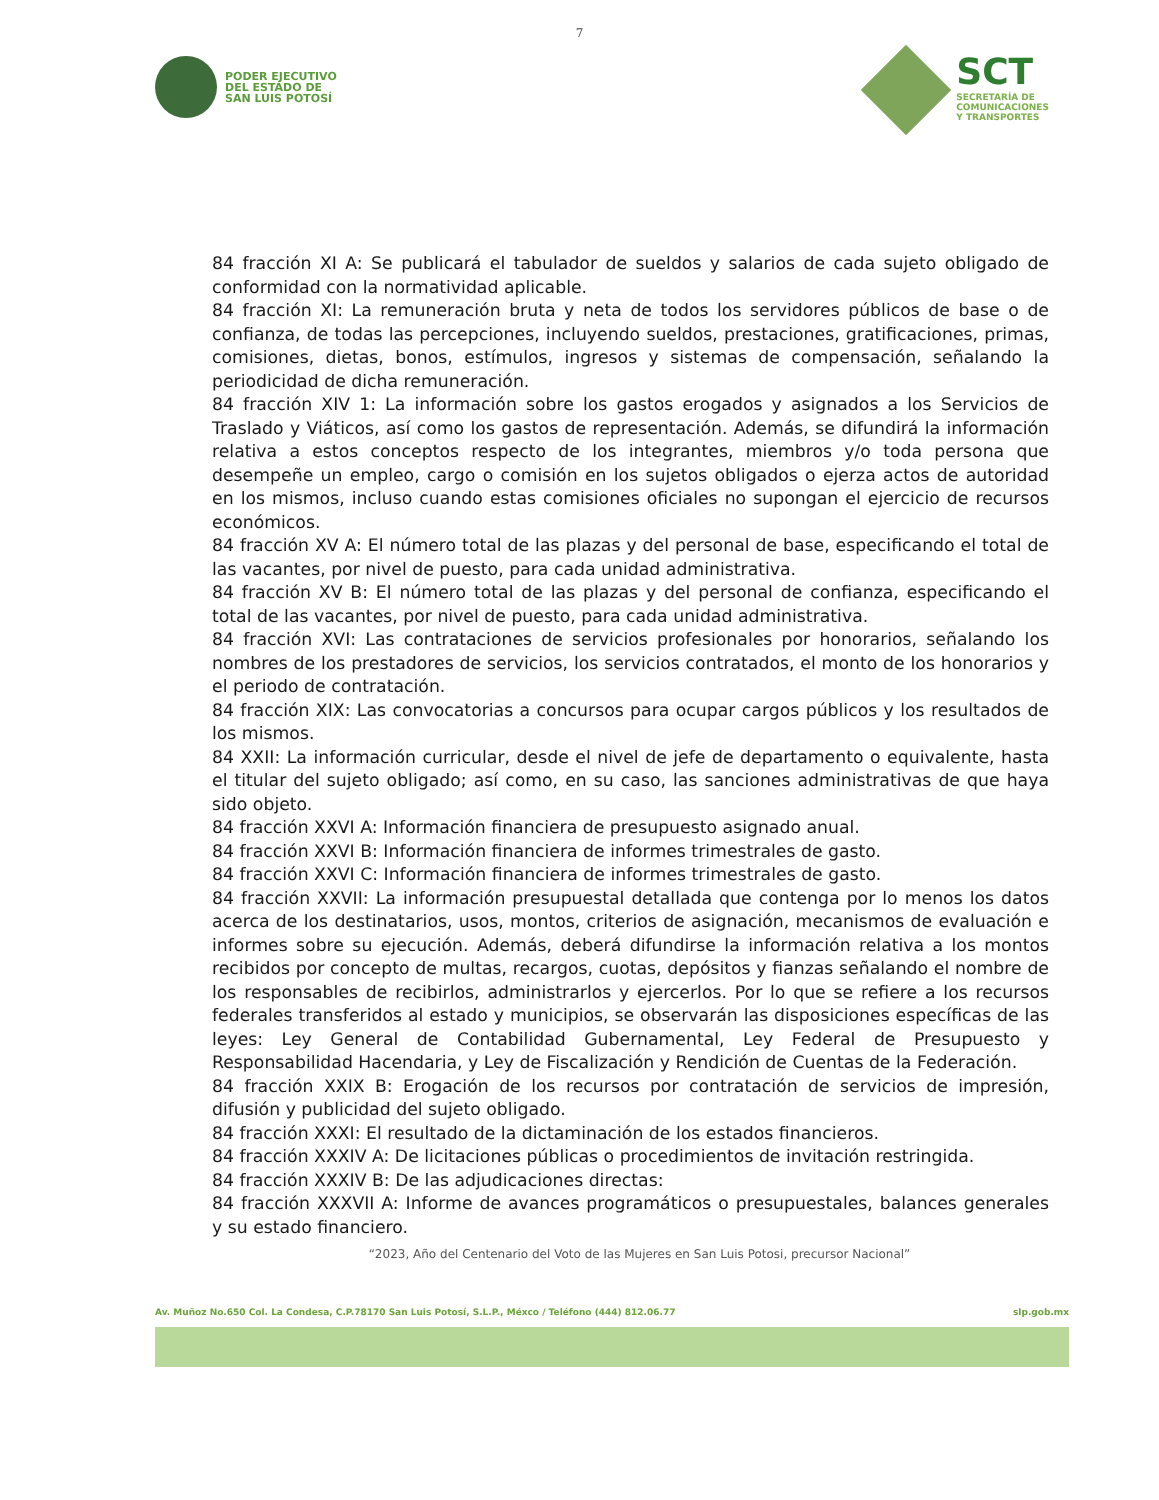7
PODER EJECUTIVO
DEL ESTADO DE
SAN LUIS POTOSÍ
SCT
SECRETARÍA DE
COMUNICACIONES
Y TRANSPORTES
84 fracción XI A: Se publicará el tabulador de sueldos y salarios de cada sujeto obligado de conformidad con la normatividad aplicable.
84 fracción XI: La remuneración bruta y neta de todos los servidores públicos de base o de confianza, de todas las percepciones, incluyendo sueldos, prestaciones, gratificaciones, primas, comisiones, dietas, bonos, estímulos, ingresos y sistemas de compensación, señalando la periodicidad de dicha remuneración.
84 fracción XIV 1: La información sobre los gastos erogados y asignados a los Servicios de Traslado y Viáticos, así como los gastos de representación. Además, se difundirá la información relativa a estos conceptos respecto de los integrantes, miembros y/o toda persona que desempeñe un empleo, cargo o comisión en los sujetos obligados o ejerza actos de autoridad en los mismos, incluso cuando estas comisiones oficiales no supongan el ejercicio de recursos económicos.
84 fracción XV A: El número total de las plazas y del personal de base, especificando el total de las vacantes, por nivel de puesto, para cada unidad administrativa.
84 fracción XV B: El número total de las plazas y del personal de confianza, especificando el total de las vacantes, por nivel de puesto, para cada unidad administrativa.
84 fracción XVI: Las contrataciones de servicios profesionales por honorarios, señalando los nombres de los prestadores de servicios, los servicios contratados, el monto de los honorarios y el periodo de contratación.
84 fracción XIX: Las convocatorias a concursos para ocupar cargos públicos y los resultados de los mismos.
84 XXII: La información curricular, desde el nivel de jefe de departamento o equivalente, hasta el titular del sujeto obligado; así como, en su caso, las sanciones administrativas de que haya sido objeto.
84 fracción XXVI A: Información financiera de presupuesto asignado anual.
84 fracción XXVI B: Información financiera de informes trimestrales de gasto.
84 fracción XXVI C: Información financiera de informes trimestrales de gasto.
84 fracción XXVII: La información presupuestal detallada que contenga por lo menos los datos acerca de los destinatarios, usos, montos, criterios de asignación, mecanismos de evaluación e informes sobre su ejecución. Además, deberá difundirse la información relativa a los montos recibidos por concepto de multas, recargos, cuotas, depósitos y fianzas señalando el nombre de los responsables de recibirlos, administrarlos y ejercerlos. Por lo que se refiere a los recursos federales transferidos al estado y municipios, se observarán las disposiciones específicas de las leyes: Ley General de Contabilidad Gubernamental, Ley Federal de Presupuesto y Responsabilidad Hacendaria, y Ley de Fiscalización y Rendición de Cuentas de la Federación.
84 fracción XXIX B: Erogación de los recursos por contratación de servicios de impresión, difusión y publicidad del sujeto obligado.
84 fracción XXXI: El resultado de la dictaminación de los estados financieros.
84 fracción XXXIV A: De licitaciones públicas o procedimientos de invitación restringida.
84 fracción XXXIV B: De las adjudicaciones directas:
84 fracción XXXVII A: Informe de avances programáticos o presupuestales, balances generales y su estado financiero.
“2023, Año del Centenario del Voto de las Mujeres en San Luis Potosi, precursor Nacional”
Av. Muñoz No.650 Col. La Condesa, C.P.78170 San Luis Potosí, S.L.P., Méxco / Teléfono (444) 812.06.77 slp.gob.mx